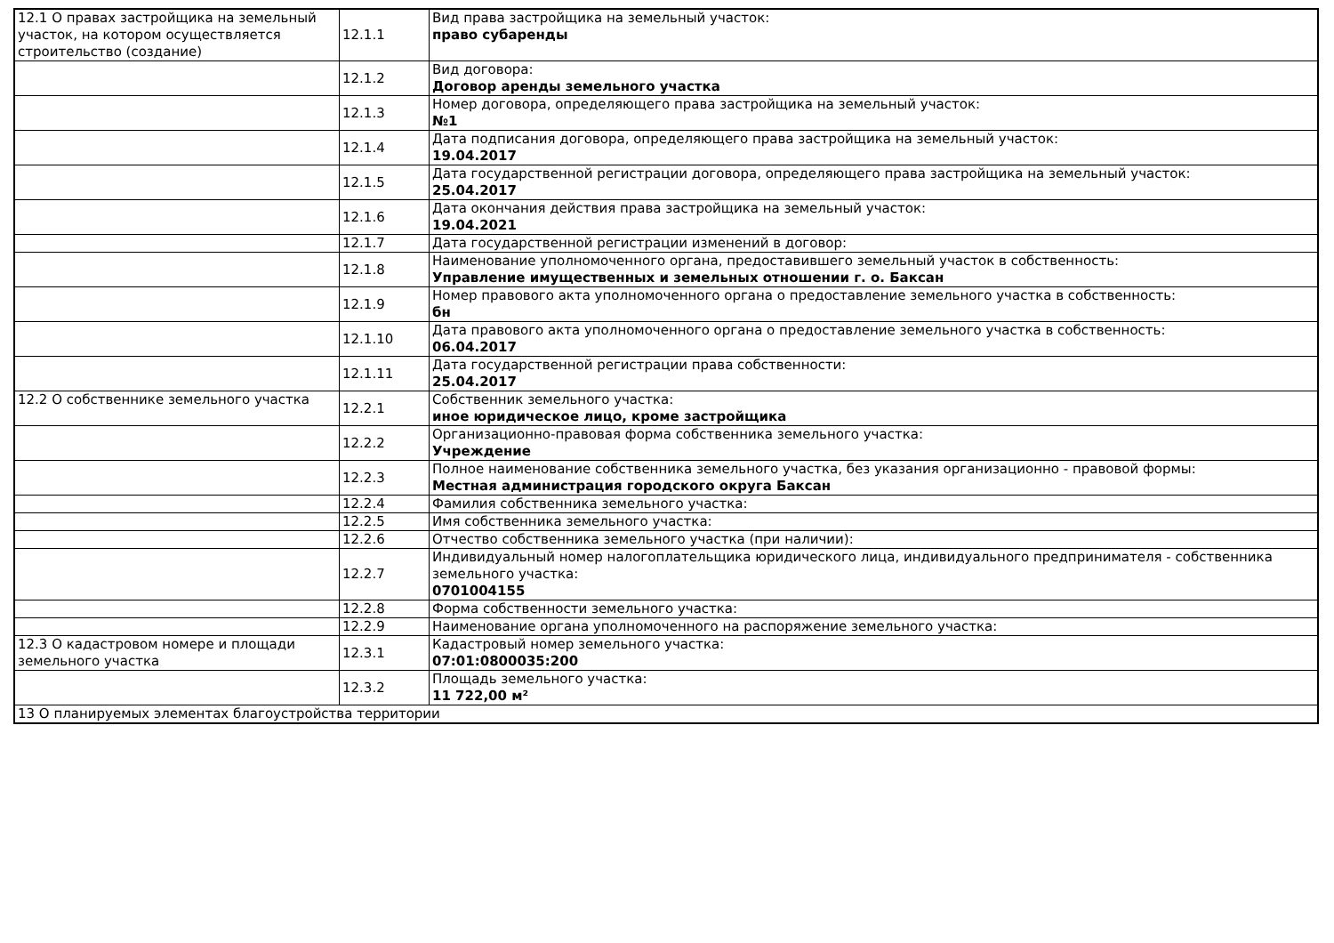| 12.1 О правах застройщика на земельный участок, на котором осуществляется строительство (создание) | 12.1.1 | Вид права застройщика на земельный участок: право субаренды |
| | 12.1.2 | Вид договора: Договор аренды земельного участка |
| | 12.1.3 | Номер договора, определяющего права застройщика на земельный участок: №1 |
| | 12.1.4 | Дата подписания договора, определяющего права застройщика на земельный участок: 19.04.2017 |
| | 12.1.5 | Дата государственной регистрации договора, определяющего права застройщика на земельный участок: 25.04.2017 |
| | 12.1.6 | Дата окончания действия права застройщика на земельный участок: 19.04.2021 |
| | 12.1.7 | Дата государственной регистрации изменений в договор: |
| | 12.1.8 | Наименование уполномоченного органа, предоставившего земельный участок в собственность: Управление имущественных и земельных отношении г. о. Баксан |
| | 12.1.9 | Номер правового акта уполномоченного органа о предоставление земельного участка в собственность: бн |
| | 12.1.10 | Дата правового акта уполномоченного органа о предоставление земельного участка в собственность: 06.04.2017 |
| | 12.1.11 | Дата государственной регистрации права собственности: 25.04.2017 |
| 12.2 О собственнике земельного участка | 12.2.1 | Собственник земельного участка: иное юридическое лицо, кроме застройщика |
| | 12.2.2 | Организационно-правовая форма собственника земельного участка: Учреждение |
| | 12.2.3 | Полное наименование собственника земельного участка, без указания организационно - правовой формы: Местная администрация городского округа Баксан |
| | 12.2.4 | Фамилия собственника земельного участка: |
| | 12.2.5 | Имя собственника земельного участка: |
| | 12.2.6 | Отчество собственника земельного участка (при наличии): |
| | 12.2.7 | Индивидуальный номер налогоплательщика юридического лица, индивидуального предпринимателя - собственника земельного участка: 0701004155 |
| | 12.2.8 | Форма собственности земельного участка: |
| | 12.2.9 | Наименование органа уполномоченного на распоряжение земельного участка: |
| 12.3 О кадастровом номере и площади земельного участка | 12.3.1 | Кадастровый номер земельного участка: 07:01:0800035:200 |
| | 12.3.2 | Площадь земельного участка: 11 722,00 м² |
| 13 О планируемых элементах благоустройства территории | | |